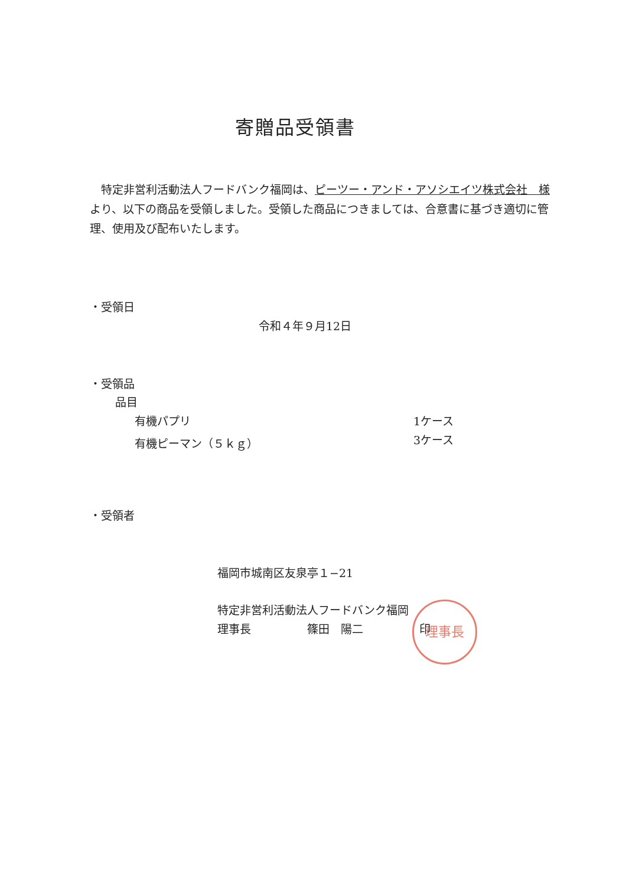寄贈品受領書
　特定非営利活動法人フードバンク福岡は、ピーツー・アンド・アソシエイツ株式会社　様より、以下の商品を受領しました。受領した商品につきましては、合意書に基づき適切に管理、使用及び配布いたします。
・受領日
令和４年９月12日
・受領品
品目
有機パプリ 1ケース
有機ピーマン（５ｋｇ） 3ケース
・受領者
福岡市城南区友泉亭１−21
理事長
特定非営利活動法人フードバンク福岡
理事長　　　　　篠田　陽二　　　　　印